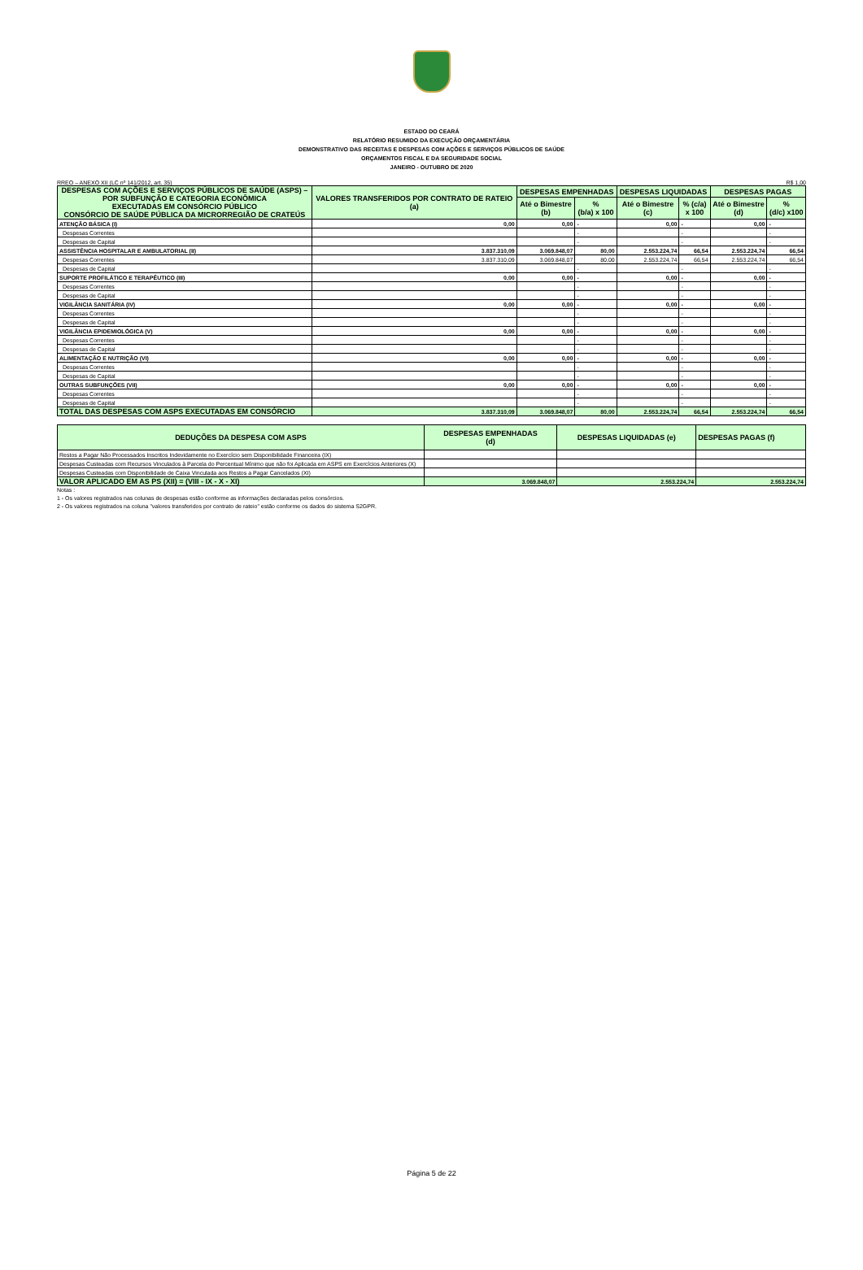ESTADO DO CEARÁ
RELATÓRIO RESUMIDO DA EXECUÇÃO ORÇAMENTÁRIA
DEMONSTRATIVO DAS RECEITAS E DESPESAS COM AÇÕES E SERVIÇOS PÚBLICOS DE SAÚDE
ORÇAMENTOS FISCAL E DA SEGURIDADE SOCIAL
JANEIRO - OUTUBRO DE 2020
RREO – ANEXO XII (LC nº 141/2012, art. 35) R$ 1,00
| DESPESAS COM AÇÕES E SERVIÇOS PÚBLICOS DE SAÚDE (ASPS) – POR SUBFUNÇÃO E CATEGORIA ECONÔMICA EXECUTADAS EM CONSÓRCIO PÚBLICO CONSÓRCIO DE SAÚDE PÚBLICA DA MICRORREGIÃO DE CRATEÚS | VALORES TRANSFERIDOS POR CONTRATO DE RATEIO (a) | DESPESAS EMPENHADAS | | DESPESAS LIQUIDADAS | | DESPESAS PAGAS | |
| --- | --- | --- | --- | --- | --- | --- | --- |
| | | Até o Bimestre (b) | % (b/a) x 100 | Até o Bimestre (c) | % (c/a) x 100 | Até o Bimestre (d) | % (d/c) x100 |
| ATENÇÃO BÁSICA (I) | 0,00 | 0,00 | - | 0,00 | - | 0,00 | - |
| Despesas Correntes | | | - | | - | | - |
| Despesas de Capital | | | - | | - | | - |
| ASSISTÊNCIA HOSPITALAR E AMBULATORIAL (II) | 3.837.310,09 | 3.069.848,07 | 80,00 | 2.553.224,74 | 66,54 | 2.553.224,74 | 66,54 |
| Despesas Correntes | 3.837.310,09 | 3.069.848,07 | 80,00 | 2.553.224,74 | 66,54 | 2.553.224,74 | 66,54 |
| Despesas de Capital | | | - | | - | | - |
| SUPORTE PROFILÁTICO E TERAPÊUTICO (III) | 0,00 | 0,00 | - | 0,00 | - | 0,00 | - |
| Despesas Correntes | | | - | | - | | - |
| Despesas de Capital | | | - | | - | | - |
| VIGILÂNCIA SANITÁRIA (IV) | 0,00 | 0,00 | - | 0,00 | - | 0,00 | - |
| Despesas Correntes | | | - | | - | | - |
| Despesas de Capital | | | - | | - | | - |
| VIGILÂNCIA EPIDEMIOLÓGICA (V) | 0,00 | 0,00 | - | 0,00 | - | 0,00 | - |
| Despesas Correntes | | | - | | - | | - |
| Despesas de Capital | | | - | | - | | - |
| ALIMENTAÇÃO E NUTRIÇÃO (VI) | 0,00 | 0,00 | - | 0,00 | - | 0,00 | - |
| Despesas Correntes | | | - | | - | | - |
| Despesas de Capital | | | - | | - | | - |
| OUTRAS SUBFUNÇÕES (VII) | 0,00 | 0,00 | - | 0,00 | - | 0,00 | - |
| Despesas Correntes | | | - | | - | | - |
| Despesas de Capital | | | - | | - | | - |
| TOTAL DAS DESPESAS COM ASPS EXECUTADAS EM CONSÓRCIO | 3.837.310,09 | 3.069.848,07 | 80,00 | 2.553.224,74 | 66,54 | 2.553.224,74 | 66,54 |
| DEDUÇÕES DA DESPESA COM ASPS | DESPESAS EMPENHADAS (d) | DESPESAS LIQUIDADAS (e) | DESPESAS PAGAS (f) |
| --- | --- | --- | --- |
| Restos a Pagar Não Processados Inscritos Indevidamente no Exercício sem Disponibilidade Financeira (IX) | | | |
| Despesas Custeadas com Recursos Vinculados à Parcela do Percentual Mínimo que não foi Aplicada em ASPS em Exercícios Anteriores (X) | | | |
| Despesas Custeadas com Disponibilidade de Caixa Vinculada aos Restos a Pagar Cancelados (XI) | | | |
| VALOR APLICADO EM AS PS (XII) = (VIII - IX - X - XI) | 3.069.848,07 | 2.553.224,74 | 2.553.224,74 |
Notas :
1 - Os valores registrados nas colunas de despesas estão conforme as informações declaradas pelos consórcios.
2 - Os valores registrados na coluna "valores transferidos por contrato de rateio" estão conforme os dados do sistema S2GPR.
Página 5 de 22